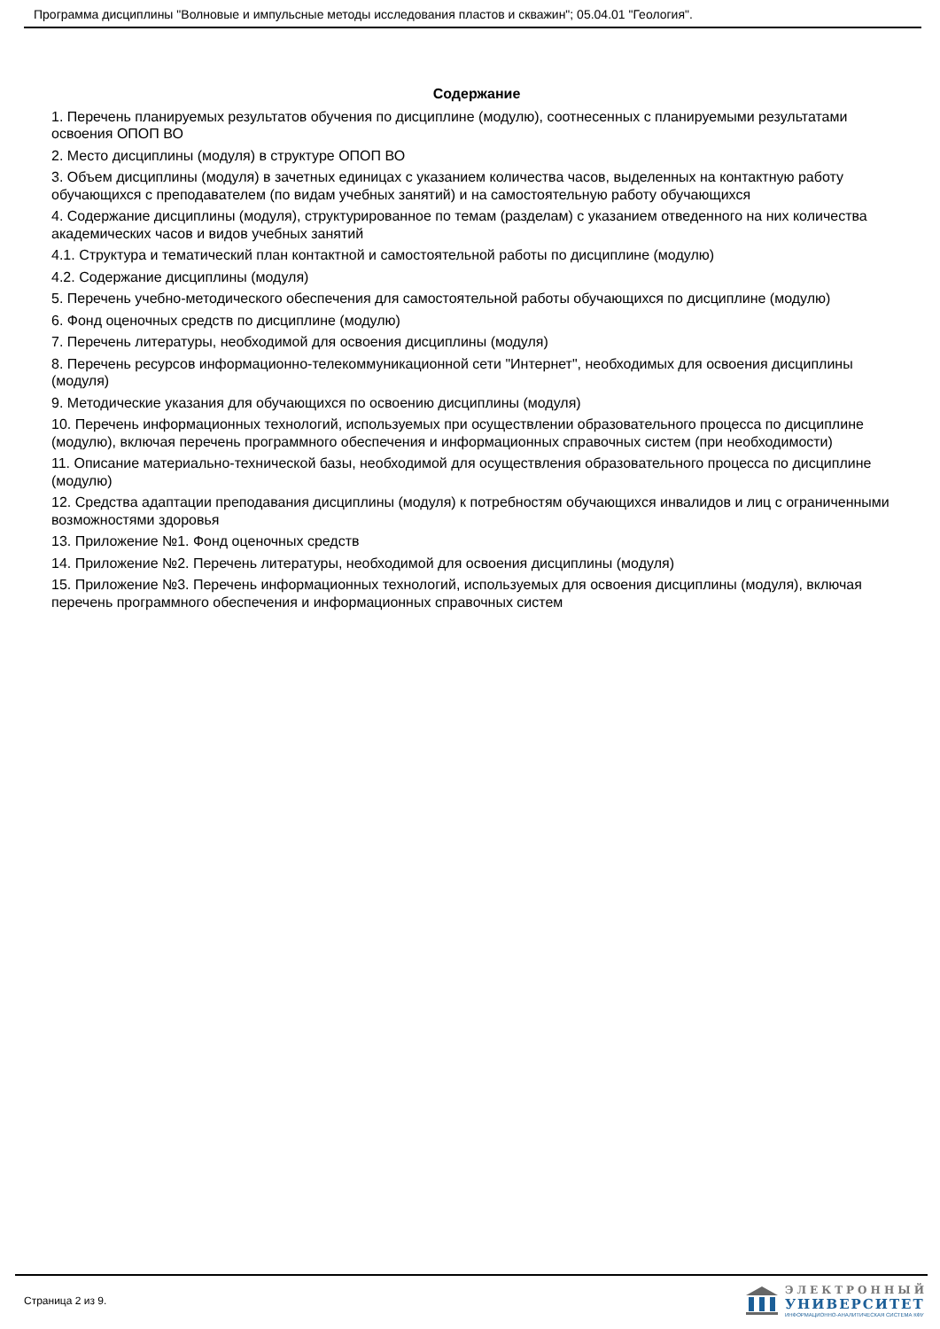Программа дисциплины "Волновые и импульсные методы исследования пластов и скважин"; 05.04.01 "Геология".
Содержание
1. Перечень планируемых результатов обучения по дисциплине (модулю), соотнесенных с планируемыми результатами освоения ОПОП ВО
2. Место дисциплины (модуля) в структуре ОПОП ВО
3. Объем дисциплины (модуля) в зачетных единицах с указанием количества часов, выделенных на контактную работу обучающихся с преподавателем (по видам учебных занятий) и на самостоятельную работу обучающихся
4. Содержание дисциплины (модуля), структурированное по темам (разделам) с указанием отведенного на них количества академических часов и видов учебных занятий
4.1. Структура и тематический план контактной и самостоятельной работы по дисциплине (модулю)
4.2. Содержание дисциплины (модуля)
5. Перечень учебно-методического обеспечения для самостоятельной работы обучающихся по дисциплине (модулю)
6. Фонд оценочных средств по дисциплине (модулю)
7. Перечень литературы, необходимой для освоения дисциплины (модуля)
8. Перечень ресурсов информационно-телекоммуникационной сети "Интернет", необходимых для освоения дисциплины (модуля)
9. Методические указания для обучающихся по освоению дисциплины (модуля)
10. Перечень информационных технологий, используемых при осуществлении образовательного процесса по дисциплине (модулю), включая перечень программного обеспечения и информационных справочных систем (при необходимости)
11. Описание материально-технической базы, необходимой для осуществления образовательного процесса по дисциплине (модулю)
12. Средства адаптации преподавания дисциплины (модуля) к потребностям обучающихся инвалидов и лиц с ограниченными возможностями здоровья
13. Приложение №1. Фонд оценочных средств
14. Приложение №2. Перечень литературы, необходимой для освоения дисциплины (модуля)
15. Приложение №3. Перечень информационных технологий, используемых для освоения дисциплины (модуля), включая перечень программного обеспечения и информационных справочных систем
Страница 2 из 9.
ЭЛЕКТРОННЫЙ
УНИВЕРСИТЕТ
ИНФОРМАЦИОННО-АНАЛИТИЧЕСКАЯ СИСТЕМА КФУ